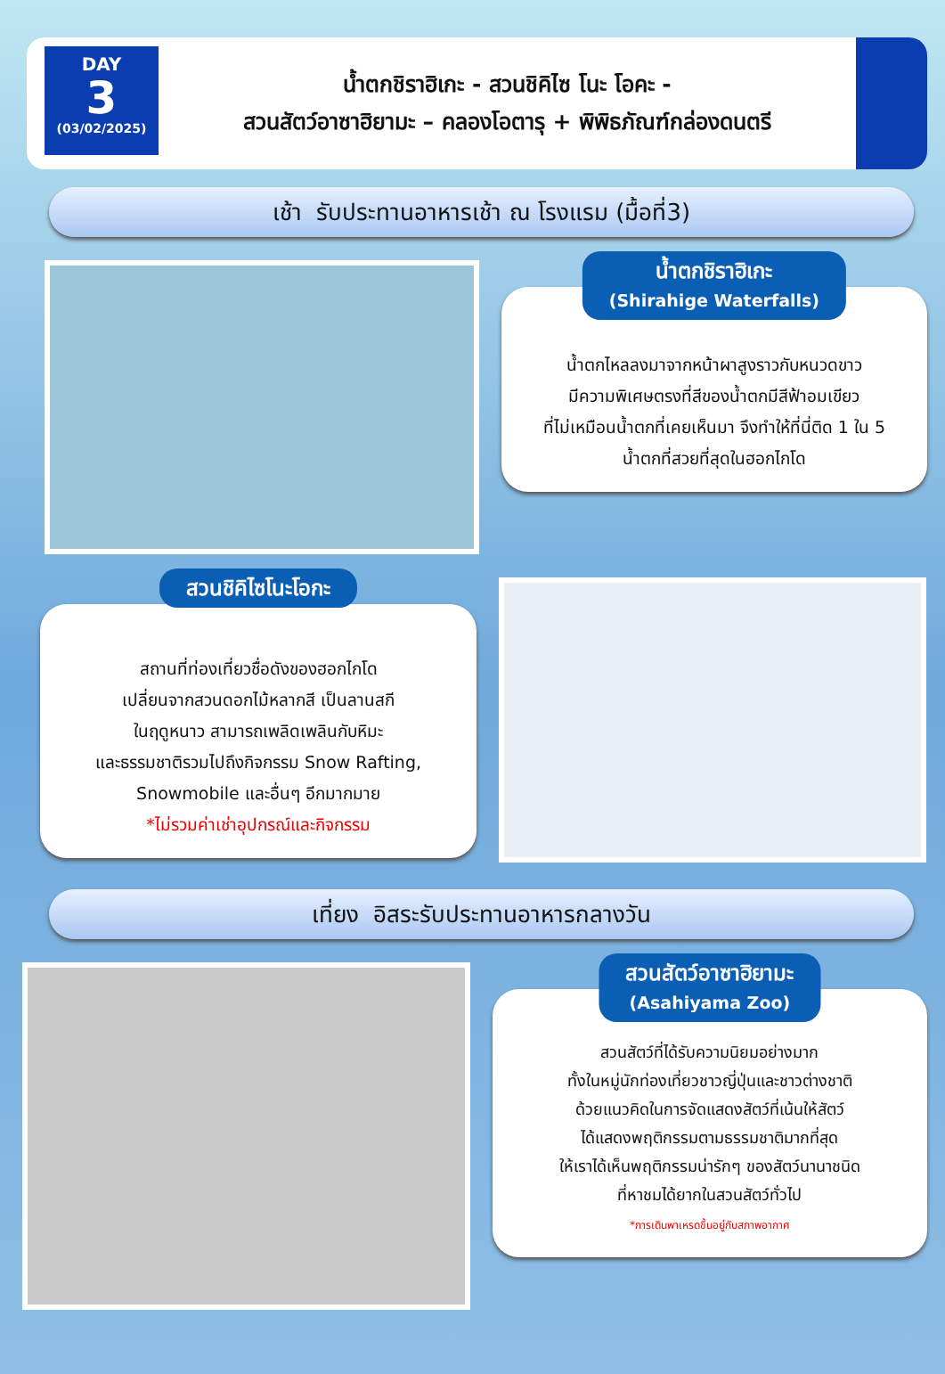DAY
3
(03/02/2025)
น้ำตกชิราฮิเกะ - สวนชิคิไซ โนะ โอคะ -
สวนสัตว์อาซาฮิยามะ – คลองโอตารุ + พิพิธภัณฑ์กล่องดนตรี
เช้า รับประทานอาหารเช้า ณ โรงแรม (มื้อที่3)
น้ำตกชิราฮิเกะ
(Shirahige Waterfalls)
น้ำตกไหลลงมาจากหน้าผาสูงราวกับหนวดขาว
มีความพิเศษตรงที่สีของน้ำตกมีสีฟ้าอมเขียว
ที่ไม่เหมือนน้ำตกที่เคยเห็นมา จึงทำให้ที่นี่ติด 1 ใน 5
น้ำตกที่สวยที่สุดในฮอกไกโด
สวนชิคิไซโนะโอกะ
สถานที่ท่องเที่ยวชื่อดังของฮอกไกโด
เปลี่ยนจากสวนดอกไม้หลากสี เป็นลานสกี
ในฤดูหนาว สามารถเพลิดเพลินกับหิมะ
และธรรมชาติรวมไปถึงกิจกรรม Snow Rafting,
Snowmobile และอื่นๆ อีกมากมาย
*ไม่รวมค่าเช่าอุปกรณ์และกิจกรรม
เที่ยง อิสระรับประทานอาหารกลางวัน
สวนสัตว์อาซาฮิยามะ
(Asahiyama Zoo)
สวนสัตว์ที่ได้รับความนิยมอย่างมาก
ทั้งในหมู่นักท่องเที่ยวชาวญี่ปุ่นและชาวต่างชาติ
ด้วยแนวคิดในการจัดแสดงสัตว์ที่เน้นให้สัตว์
ได้แสดงพฤติกรรมตามธรรมชาติมากที่สุด
ให้เราได้เห็นพฤติกรรมน่ารักๆ ของสัตว์นานาชนิด
ที่หาชมได้ยากในสวนสัตว์ทั่วไป
*การเดินพาเหรดขึ้นอยู่กับสภาพอากาศ